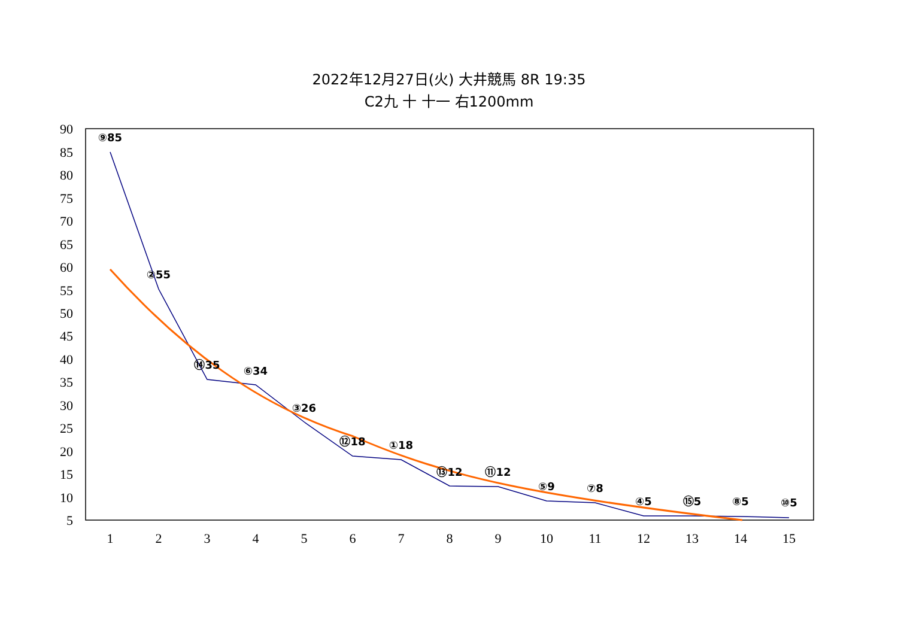2022年12月27日(火) 大井競馬 8R 19:35
C2九 十 十一 右1200mm
90
85
80
75
70
65
60
55
50
45
40
35
30
25
20
15
10
5
1
2
3
4
5
6
7
8
9
10
11
12
13
14
15
⑨85
②55
⑭35
⑥34
③26
⑫18
①18
⑬12
⑪12
⑤9
⑦8
④5
⑮5
⑧5
⑩5